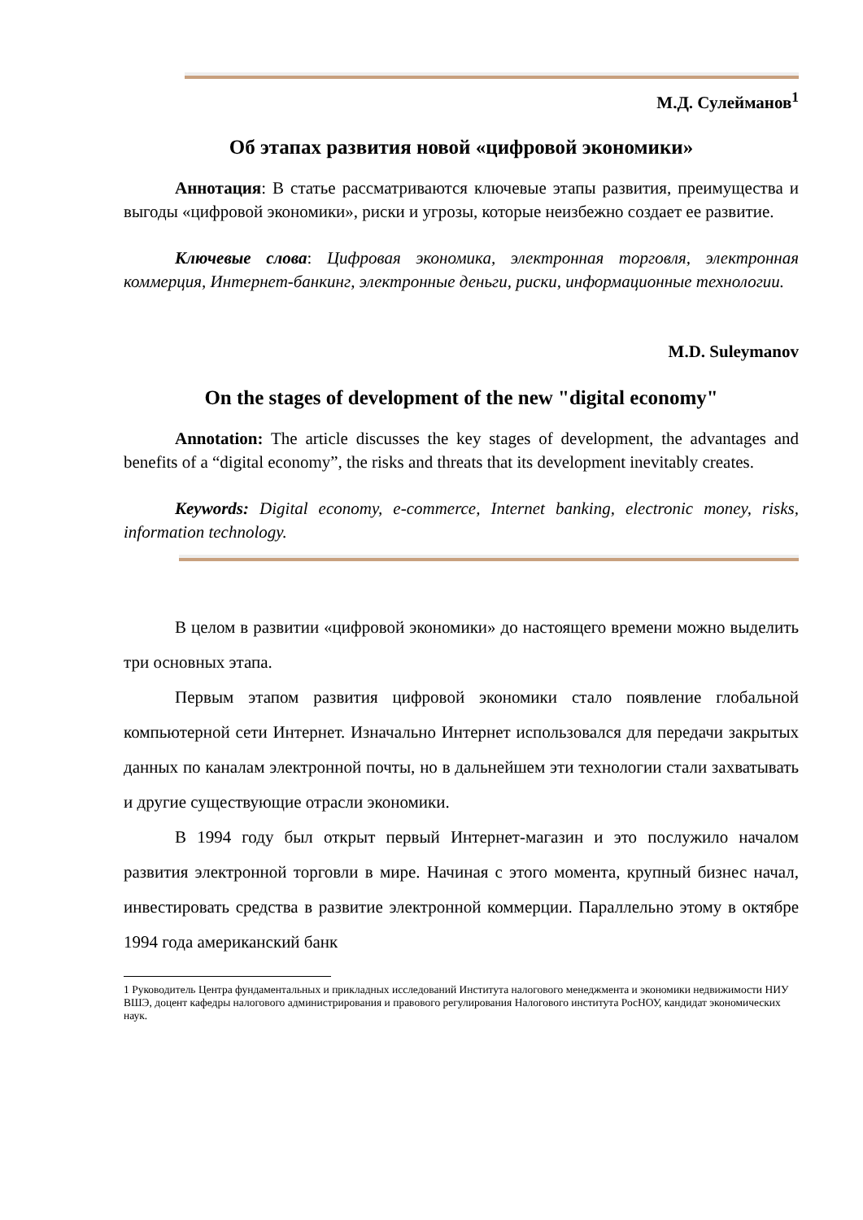М.Д. Сулейманов<sup>1</sup>
Об этапах развития новой «цифровой экономики»
Аннотация: В статье рассматриваются ключевые этапы развития, преимущества и выгоды «цифровой экономики», риски и угрозы, которые неизбежно создает ее развитие.
Ключевые слова: Цифровая экономика, электронная торговля, электронная коммерция, Интернет-банкинг, электронные деньги, риски, информационные технологии.
M.D. Suleymanov
On the stages of development of the new "digital economy"
Annotation: The article discusses the key stages of development, the advantages and benefits of a “digital economy”, the risks and threats that its development inevitably creates.
Keywords: Digital economy, e-commerce, Internet banking, electronic money, risks, information technology.
В целом в развитии «цифровой экономики» до настоящего времени можно выделить три основных этапа.
Первым этапом развития цифровой экономики стало появление глобальной компьютерной сети Интернет. Изначально Интернет использовался для передачи закрытых данных по каналам электронной почты, но в дальнейшем эти технологии стали захватывать и другие существующие отрасли экономики.
В 1994 году был открыт первый Интернет-магазин и это послужило началом развития электронной торговли в мире. Начиная с этого момента, крупный бизнес начал, инвестировать средства в развитие электронной коммерции. Параллельно этому в октябре 1994 года американский банк
1 Руководитель Центра фундаментальных и прикладных исследований Института налогового менеджмента и экономики недвижимости НИУ ВШЭ, доцент кафедры налогового администрирования и правового регулирования Налогового института РосНОУ, кандидат экономических наук.